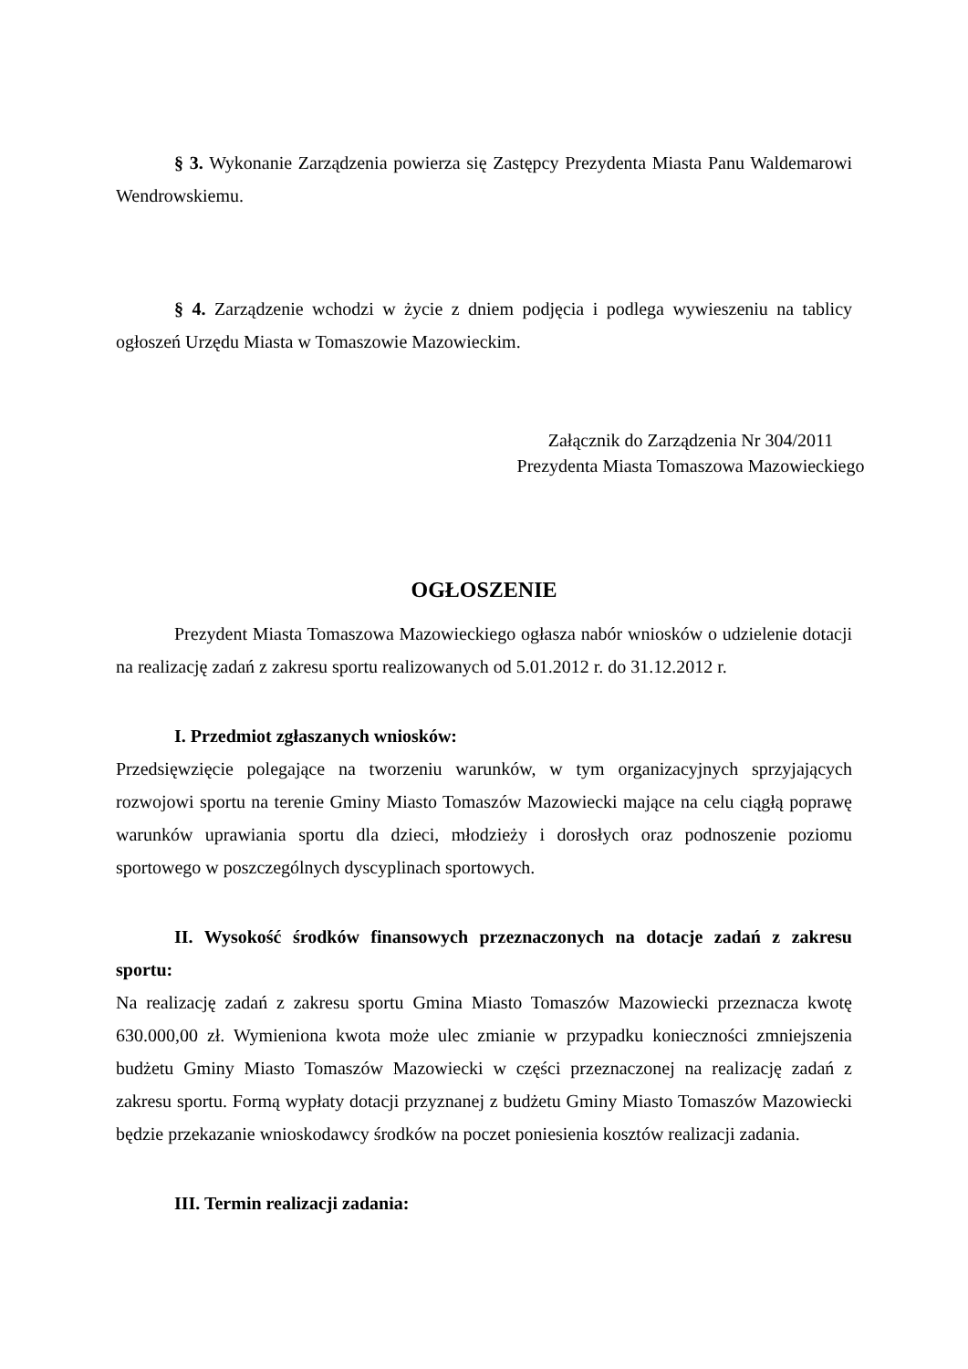§ 3. Wykonanie Zarządzenia powierza się Zastępcy Prezydenta Miasta Panu Waldemarowi Wendrowskiemu.
§ 4. Zarządzenie wchodzi w życie z dniem podjęcia i podlega wywieszeniu na tablicy ogłoszeń Urzędu Miasta w Tomaszowie Mazowieckim.
Załącznik do Zarządzenia Nr 304/2011
Prezydenta Miasta Tomaszowa Mazowieckiego
OGŁOSZENIE
Prezydent Miasta Tomaszowa Mazowieckiego ogłasza nabór wniosków o udzielenie dotacji na realizację zadań z zakresu sportu realizowanych od 5.01.2012 r. do 31.12.2012 r.
I. Przedmiot zgłaszanych wniosków:
Przedsięwzięcie polegające na tworzeniu warunków, w tym organizacyjnych sprzyjających rozwojowi sportu na terenie Gminy Miasto Tomaszów Mazowiecki mające na celu ciągłą poprawę warunków uprawiania sportu dla dzieci, młodzieży i dorosłych oraz podnoszenie poziomu sportowego w poszczególnych dyscyplinach sportowych.
II. Wysokość środków finansowych przeznaczonych na dotacje zadań z zakresu sportu:
Na realizację zadań z zakresu sportu Gmina Miasto Tomaszów Mazowiecki przeznacza kwotę 630.000,00 zł. Wymieniona kwota może ulec zmianie w przypadku konieczności zmniejszenia budżetu Gminy Miasto Tomaszów Mazowiecki w części przeznaczonej na realizację zadań z zakresu sportu. Formą wypłaty dotacji przyznanej z budżetu Gminy Miasto Tomaszów Mazowiecki będzie przekazanie wnioskodawcy środków na poczet poniesienia kosztów realizacji zadania.
III. Termin realizacji zadania: